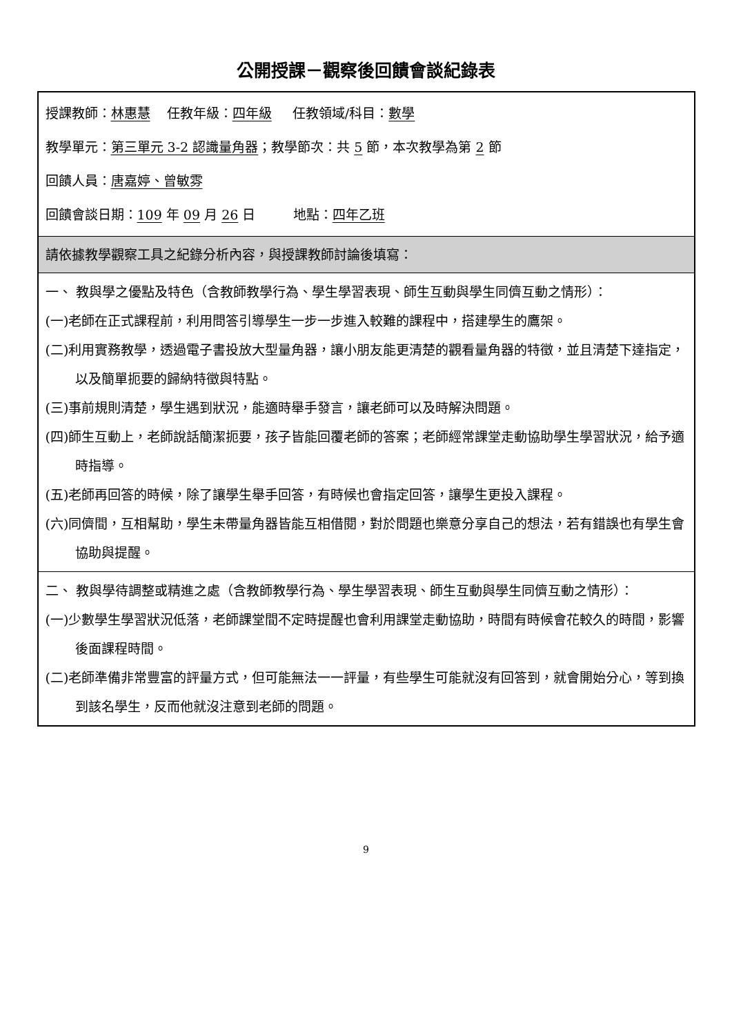公開授課－觀察後回饋會談紀錄表
| 授課教師： 林惠慧 任教年級： 四年級 任教領域/科目： 數學 教學單元： 第三單元 3-2 認識量角器 ；教學節次：共 5 節，本次教學為第 2 節 回饋人員： 唐嘉婷、曾敏雰 回饋會談日期： 109 年 09 月 26 日 地點： 四年乙班 |
| 請依據教學觀察工具之紀錄分析內容，與授課教師討論後填寫： |
| 一、 教與學之優點及特色（含教師教學行為、學生學習表現、師生互動與學生同儕互動之情形）： (一)老師在正式課程前，利用問答引導學生一步一步進入較難的課程中，搭建學生的鷹架。 (二)利用實務教學，透過電子書投放大型量角器，讓小朋友能更清楚的觀看量角器的特徵，並且清楚下達指定，以及簡單扼要的歸納特徵與特點。 (三)事前規則清楚，學生遇到狀況，能適時舉手發言，讓老師可以及時解決問題。 (四)師生互動上，老師說話簡潔扼要，孩子皆能回覆老師的答案；老師經常課堂走動協助學生學習狀況，給予適時指導。 (五)老師再回答的時候，除了讓學生舉手回答，有時候也會指定回答，讓學生更投入課程。 (六)同儕間，互相幫助，學生未帶量角器皆能互相借閱，對於問題也樂意分享自己的想法，若有錯誤也有學生會協助與提醒。 |
| 二、 教與學待調整或精進之處（含教師教學行為、學生學習表現、師生互動與學生同儕互動之情形）： (一)少數學生學習狀況低落，老師課堂間不定時提醒也會利用課堂走動協助，時間有時候會花較久的時間，影響後面課程時間。 (二)老師準備非常豐富的評量方式，但可能無法一一評量，有些學生可能就沒有回答到，就會開始分心，等到換到該名學生，反而他就沒注意到老師的問題。 |
9